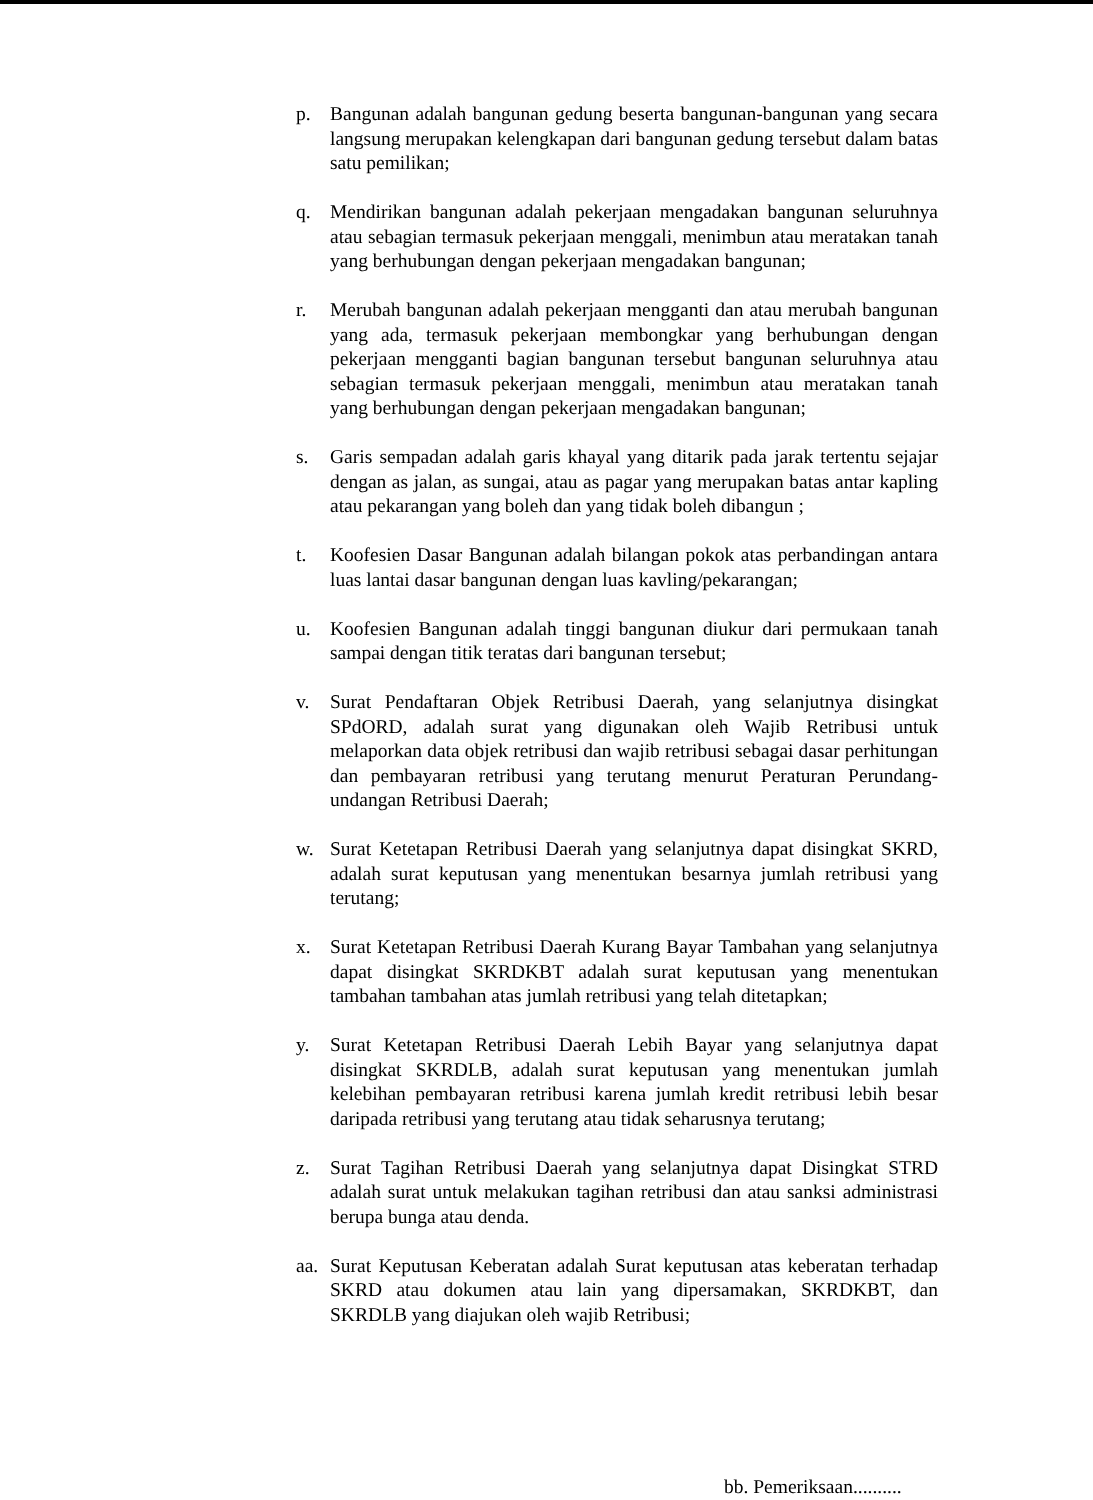p. Bangunan adalah bangunan gedung beserta bangunan-bangunan yang secara langsung merupakan kelengkapan dari bangunan gedung tersebut dalam batas satu pemilikan;
q. Mendirikan bangunan adalah pekerjaan mengadakan bangunan seluruhnya atau sebagian termasuk pekerjaan menggali, menimbun atau meratakan tanah yang berhubungan dengan pekerjaan mengadakan bangunan;
r. Merubah bangunan adalah pekerjaan mengganti dan atau merubah bangunan yang ada, termasuk pekerjaan membongkar yang berhubungan dengan pekerjaan mengganti bagian bangunan tersebut bangunan seluruhnya atau sebagian termasuk pekerjaan menggali, menimbun atau meratakan tanah yang berhubungan dengan pekerjaan mengadakan bangunan;
s. Garis sempadan adalah garis khayal yang ditarik pada jarak tertentu sejajar dengan as jalan, as sungai, atau as pagar yang merupakan batas antar kapling atau pekarangan yang boleh dan yang tidak boleh dibangun ;
t. Koofesien Dasar Bangunan adalah bilangan pokok atas perbandingan antara luas lantai dasar bangunan dengan luas kavling/pekarangan;
u. Koofesien Bangunan adalah tinggi bangunan diukur dari permukaan tanah sampai dengan titik teratas dari bangunan tersebut;
v. Surat Pendaftaran Objek Retribusi Daerah, yang selanjutnya disingkat SPdORD, adalah surat yang digunakan oleh Wajib Retribusi untuk melaporkan data objek retribusi dan wajib retribusi sebagai dasar perhitungan dan pembayaran retribusi yang terutang menurut Peraturan Perundang-undangan Retribusi Daerah;
w. Surat Ketetapan Retribusi Daerah yang selanjutnya dapat disingkat SKRD, adalah surat keputusan yang menentukan besarnya jumlah retribusi yang terutang;
x. Surat Ketetapan Retribusi Daerah Kurang Bayar Tambahan yang selanjutnya dapat disingkat SKRDKBT adalah surat keputusan yang menentukan tambahan tambahan atas jumlah retribusi yang telah ditetapkan;
y. Surat Ketetapan Retribusi Daerah Lebih Bayar yang selanjutnya dapat disingkat SKRDLB, adalah surat keputusan yang menentukan jumlah kelebihan pembayaran retribusi karena jumlah kredit retribusi lebih besar daripada retribusi yang terutang atau tidak seharusnya terutang;
z. Surat Tagihan Retribusi Daerah yang selanjutnya dapat Disingkat STRD adalah surat untuk melakukan tagihan retribusi dan atau sanksi administrasi berupa bunga atau denda.
aa. Surat Keputusan Keberatan adalah Surat keputusan atas keberatan terhadap SKRD atau dokumen atau lain yang dipersamakan, SKRDKBT, dan SKRDLB yang diajukan oleh wajib Retribusi;
bb. Pemeriksaan..........